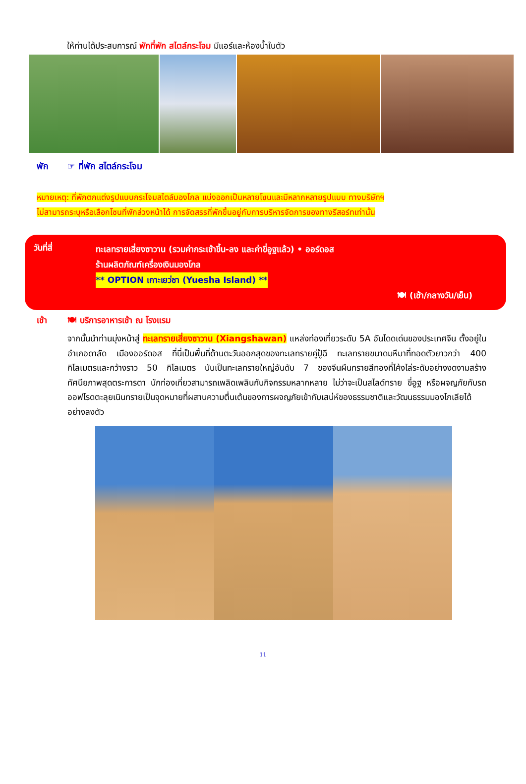ให้ท่านได้ประสบการณ์ พักที่พัก สไตล์กระโจม มีแอร์และห้องน้ำในตัว
พัก ☞ ที่พัก สไตล์กระโจม
หมายเหตุ: ที่พักตกแต่งรูปแบบกระโจมสไตล์มองโกล แบ่งออกเป็นหลายโซนและมีหลากหลายรูปแบบ ทางบริษัทฯ
ไม่สามารถระบุหรือเลือกโซนที่พักล่วงหน้าได้ การจัดสรรที่พักขึ้นอยู่กับการบริหารจัดการของทางรีสอร์ทเท่านั้น
วันที่สี่
ทะเลทรายเสี่ยงซาวาน (รวมค่ากระเช้าขึ้น-ลง และค่าขี่อูฐแล้ว) • ออร์ดอส
ร้านผลิตภัณฑ์เครื่องเงินมองโกล
** OPTION เกาะเยว่ซา (Yuesha Island) **
🍽 (เช้า/กลางวัน/เย็น)
เช้า 🍽 บริการอาหารเช้า ณ โรงแรม
จากนั้นนำท่านมุ่งหน้าสู่ ทะเลทรายเสี่ยงซาวาน (Xiangshawan) แหล่งท่องเที่ยวระดับ 5A อันโดดเด่นของประเทศจีน ตั้งอยู่ในอำเภอดาลัด เมืองออร์ดอส ที่นี่เป็นพื้นที่ด้านตะวันออกสุดของทะเลทรายคู่ปู้ฉี ทะเลทรายขนาดมหึมาที่ทอดตัวยาวกว่า 400 กิโลเมตรและกว้างราว 50 กิโลเมตร นับเป็นทะเลทรายใหญ่อันดับ 7 ของจีนผืนทรายสีทองที่โค้งไล่ระดับอย่างงดงามสร้างทัศนียภาพสุดตระการตา นักท่องเที่ยวสามารถเพลิดเพลินกับกิจกรรมหลากหลาย ไม่ว่าจะเป็นสไลด์ทราย ขี่อูฐ หรือผจญภัยกับรถออฟโรดตะลุยเนินทรายเป็นจุดหมายที่ผสานความตื่นเต้นของการผจญภัยเข้ากับเสน่ห์ของธรรมชาติและวัฒนธรรมมองโกเลียได้อย่างลงตัว
11